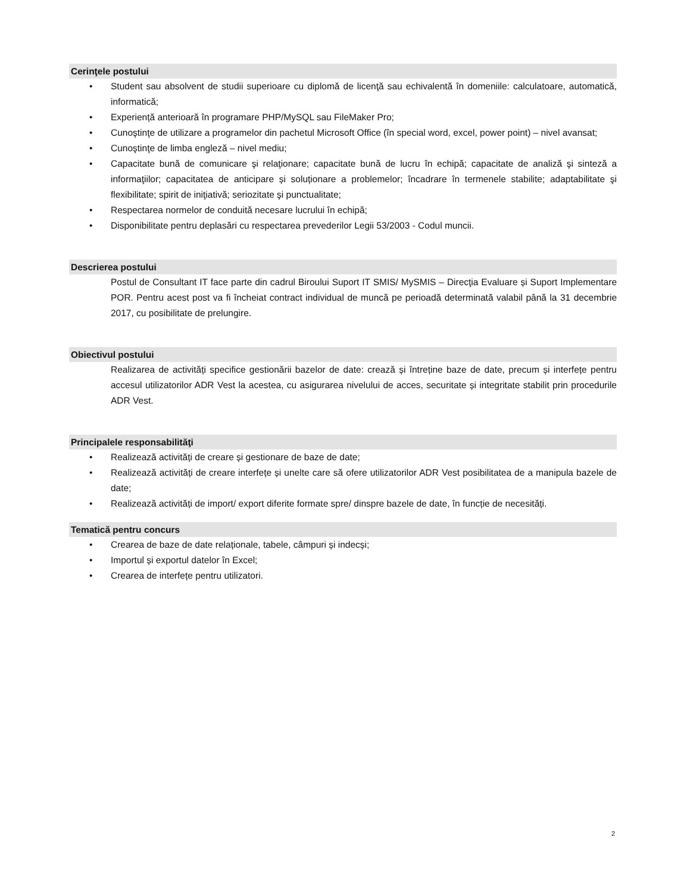Cerinţele postului
• Student sau absolvent de studii superioare cu diplomă de licenţă sau echivalentă în domeniile: calculatoare, automatică, informatică;
• Experiență anterioară în programare PHP/MySQL sau FileMaker Pro;
• Cunoştinţe de utilizare a programelor din pachetul Microsoft Office (în special word, excel, power point) – nivel avansat;
• Cunoştinţe de limba engleză – nivel mediu;
• Capacitate bună de comunicare şi relaţionare; capacitate bună de lucru în echipă; capacitate de analiză şi sinteză a informaţiilor; capacitatea de anticipare și soluționare a problemelor; încadrare în termenele stabilite; adaptabilitate şi flexibilitate; spirit de iniţiativă; seriozitate şi punctualitate;
• Respectarea normelor de conduită necesare lucrului în echipă;
• Disponibilitate pentru deplasări cu respectarea prevederilor Legii 53/2003 - Codul muncii.
Descrierea postului
Postul de Consultant IT face parte din cadrul Biroului Suport IT SMIS/ MySMIS – Direcţia Evaluare și Suport Implementare POR. Pentru acest post va fi încheiat contract individual de muncă pe perioadă determinată valabil până la 31 decembrie 2017, cu posibilitate de prelungire.
Obiectivul postului
Realizarea de activități specifice gestionării bazelor de date: crează și întreține baze de date, precum și interfețe pentru accesul utilizatorilor ADR Vest la acestea, cu asigurarea nivelului de acces, securitate și integritate stabilit prin procedurile ADR Vest.
Principalele responsabilităţi
• Realizează activități de creare și gestionare de baze de date;
• Realizează activități de creare interfețe și unelte care să ofere utilizatorilor ADR Vest posibilitatea de a manipula bazele de date;
• Realizează activități de import/ export diferite formate spre/ dinspre bazele de date, în funcție de necesități.
Tematică pentru concurs
• Crearea de baze de date relaționale, tabele, câmpuri și indecși;
• Importul și exportul datelor în Excel;
• Crearea de interfețe pentru utilizatori.
2